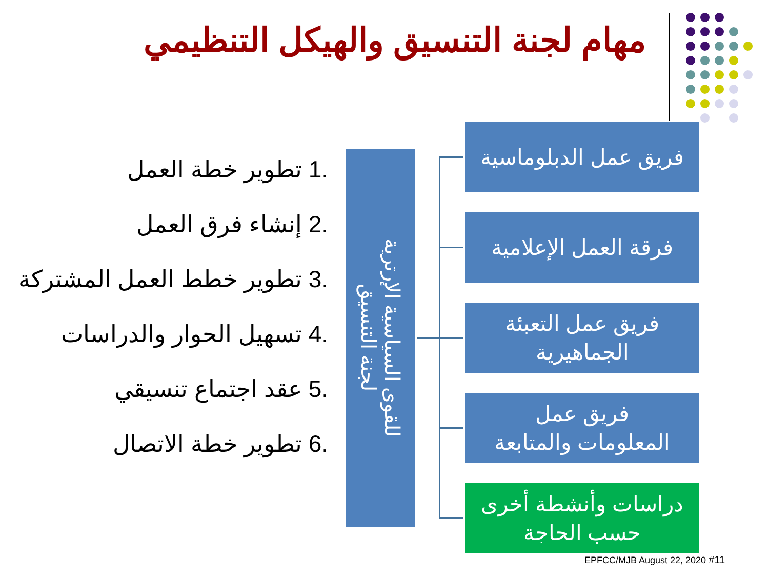مهام لجنة التنسيق والهيكل التنظيمي
.1 تطوير خطة العمل
.2 إنشاء فرق العمل
.3 تطوير خطط العمل المشتركة
.4 تسهيل الحوار والدراسات
.5 عقد اجتماع تنسيقي
.6 تطوير خطة الاتصال
للقوى السياسية الإرترية
لجنة التنسيق
فريق عمل الدبلوماسية
فرقة العمل الإعلامية
فريق عمل التعبئة
الجماهيرية
فريق عمل
المعلومات والمتابعة
دراسات وأنشطة أخرى
حسب الحاجة
EPFCC/MJB August 22, 2020 #11